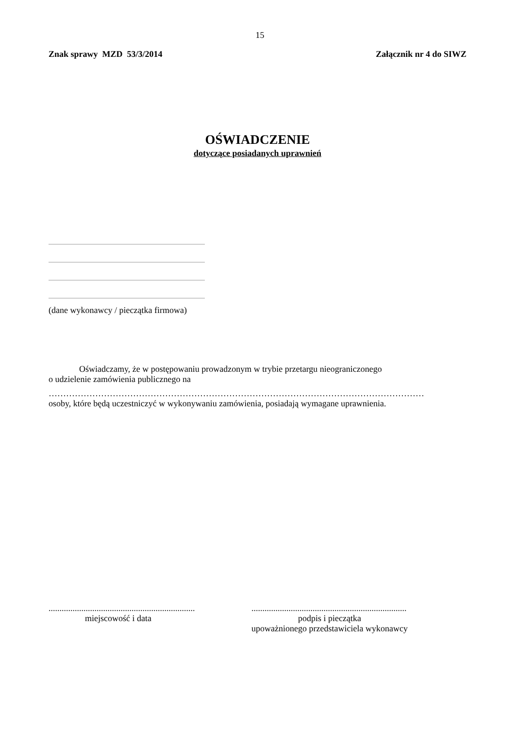15
Znak sprawy MZD 53/3/2014 Załącznik nr 4 do SIWZ
OŚWIADCZENIE
dotyczące posiadanych uprawnień
(dane wykonawcy / pieczątka firmowa)
Oświadczamy, że w postępowaniu prowadzonym w trybie przetargu nieograniczonego
o udzielenie zamówienia publicznego na
…………………………………………………………………………………………………………………
osoby, które będą uczestniczyć w wykonywaniu zamówienia, posiadają wymagane uprawnienia.
...................................................................
miejscowość i data
.......................................................................
podpis i pieczątka
upoważnionego przedstawiciela wykonawcy